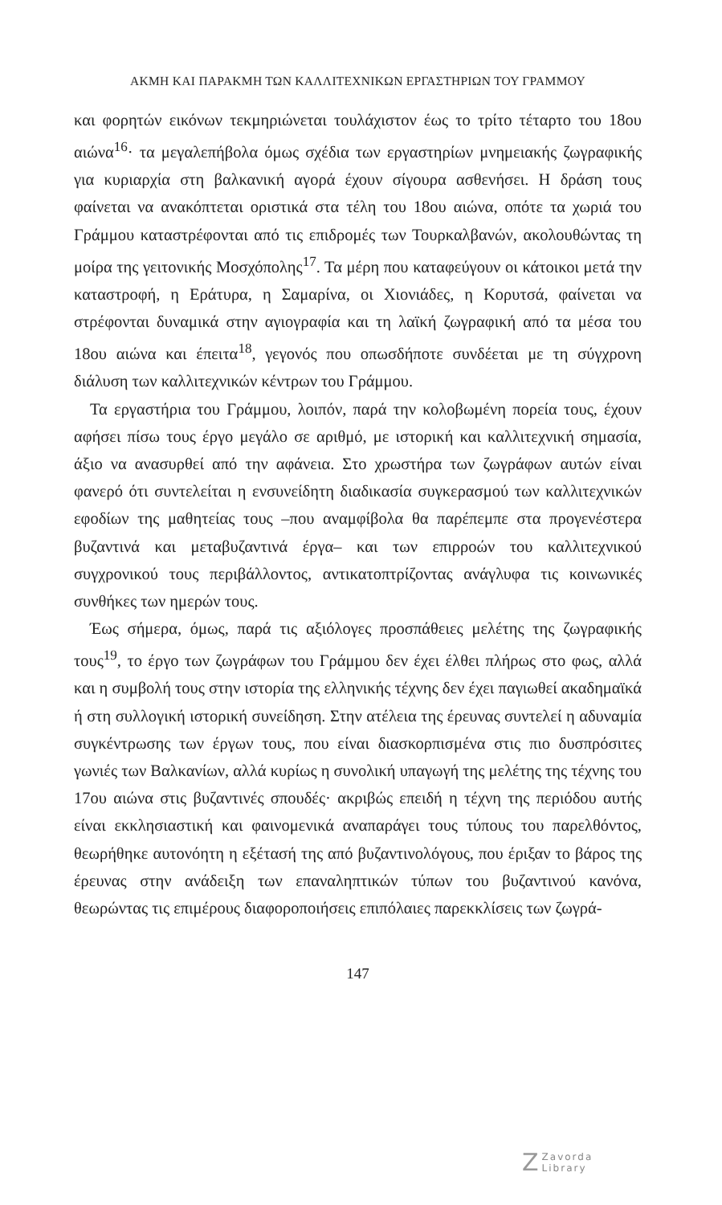ΑΚΜΗ ΚΑΙ ΠΑΡΑΚΜΗ ΤΩΝ ΚΑΛΛΙΤΕΧΝΙΚΩΝ ΕΡΓΑΣΤΗΡΙΩΝ ΤΟΥ ΓΡΑΜΜΟΥ
και φορητών εικόνων τεκμηριώνεται τουλάχιστον έως το τρίτο τέταρτο του 18ου αιώνα<sup>16</sup>· τα μεγαλεπήβολα όμως σχέδια των εργαστηρίων μνημειακής ζωγραφικής για κυριαρχία στη βαλκανική αγορά έχουν σίγουρα ασθενήσει. Η δράση τους φαίνεται να ανακόπτεται οριστικά στα τέλη του 18ου αιώνα, οπότε τα χωριά του Γράμμου καταστρέφονται από τις επιδρομές των Τουρκαλβανών, ακολουθώντας τη μοίρα της γειτονικής Μοσχόπολης<sup>17</sup>. Τα μέρη που καταφεύγουν οι κάτοικοι μετά την καταστροφή, η Εράτυρα, η Σαμαρίνα, οι Χιονιάδες, η Κορυτσά, φαίνεται να στρέφονται δυναμικά στην αγιογραφία και τη λαϊκή ζωγραφική από τα μέσα του 18ου αιώνα και έπειτα<sup>18</sup>, γεγονός που οπωσδήποτε συνδέεται με τη σύγχρονη διάλυση των καλλιτεχνικών κέντρων του Γράμμου.
Τα εργαστήρια του Γράμμου, λοιπόν, παρά την κολοβωμένη πορεία τους, έχουν αφήσει πίσω τους έργο μεγάλο σε αριθμό, με ιστορική και καλλιτεχνική σημασία, άξιο να ανασυρθεί από την αφάνεια. Στο χρωστήρα των ζωγράφων αυτών είναι φανερό ότι συντελείται η ενσυνείδητη διαδικασία συγκερασμού των καλλιτεχνικών εφοδίων της μαθητείας τους –που αναμφίβολα θα παρέπεμπε στα προγενέστερα βυζαντινά και μεταβυζαντινά έργα– και των επιρροών του καλλιτεχνικού συγχρονικού τους περιβάλλοντος, αντικατοπτρίζοντας ανάγλυφα τις κοινωνικές συνθήκες των ημερών τους.
Έως σήμερα, όμως, παρά τις αξιόλογες προσπάθειες μελέτης της ζωγραφικής τους<sup>19</sup>, το έργο των ζωγράφων του Γράμμου δεν έχει έλθει πλήρως στο φως, αλλά και η συμβολή τους στην ιστορία της ελληνικής τέχνης δεν έχει παγιωθεί ακαδημαϊκά ή στη συλλογική ιστορική συνείδηση. Στην ατέλεια της έρευνας συντελεί η αδυναμία συγκέντρωσης των έργων τους, που είναι διασκορπισμένα στις πιο δυσπρόσιτες γωνιές των Βαλκανίων, αλλά κυρίως η συνολική υπαγωγή της μελέτης της τέχνης του 17ου αιώνα στις βυζαντινές σπουδές· ακριβώς επειδή η τέχνη της περιόδου αυτής είναι εκκλησιαστική και φαινομενικά αναπαράγει τους τύπους του παρελθόντος, θεωρήθηκε αυτονόητη η εξέτασή της από βυζαντινολόγους, που έριξαν το βάρος της έρευνας στην ανάδειξη των επαναληπτικών τύπων του βυζαντινού κανόνα, θεωρώντας τις επιμέρους διαφοροποιήσεις επιπόλαιες παρεκκλίσεις των ζωγρά-
147
ZZavorda
Library